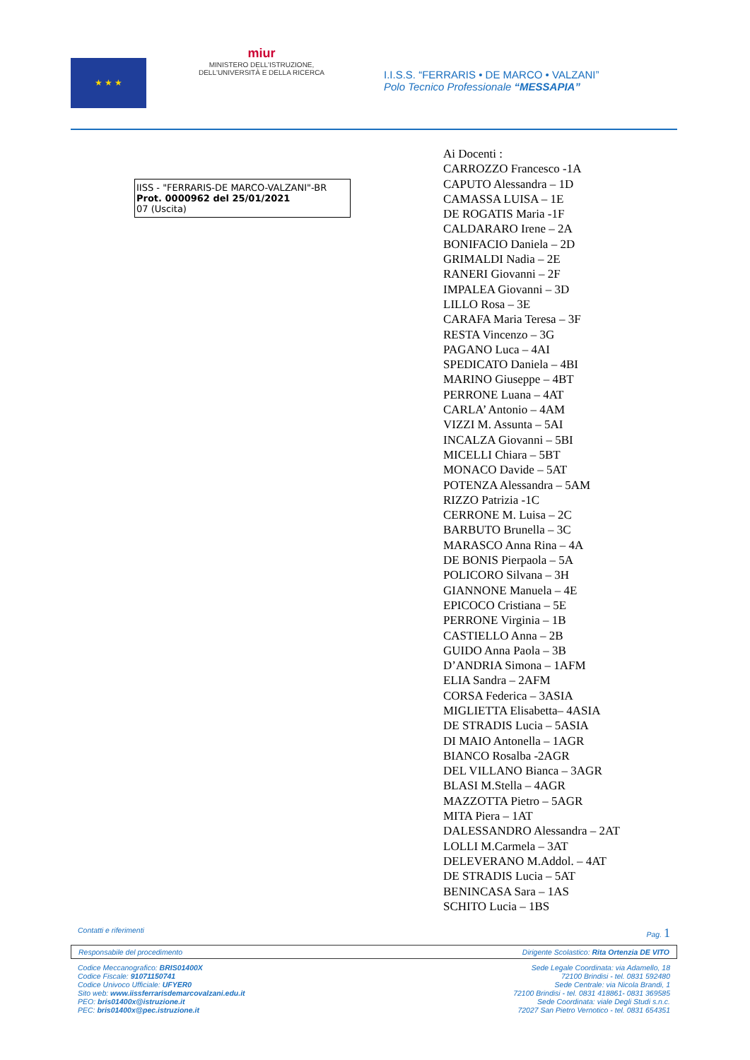★ ★ ★
miur
MINISTERO DELL'ISTRUZIONE,
DELL'UNIVERSITÀ E DELLA RICERCA
I.I.S.S. “FERRARIS • DE MARCO • VALZANI”
Polo Tecnico Professionale “MESSAPIA”
IISS - "FERRARIS-DE MARCO-VALZANI"-BR
Prot. 0000962 del 25/01/2021
07 (Uscita)
Ai Docenti :
CARROZZO Francesco -1A
CAPUTO Alessandra – 1D
CAMASSA LUISA – 1E
DE ROGATIS Maria -1F
CALDARARO Irene – 2A
BONIFACIO Daniela – 2D
GRIMALDI Nadia – 2E
RANERI Giovanni – 2F
IMPALEA Giovanni – 3D
LILLO Rosa – 3E
CARAFA Maria Teresa – 3F
RESTA Vincenzo – 3G
PAGANO Luca – 4AI
SPEDICATO Daniela – 4BI
MARINO Giuseppe – 4BT
PERRONE Luana – 4AT
CARLA’ Antonio – 4AM
VIZZI M. Assunta – 5AI
INCALZA Giovanni – 5BI
MICELLI Chiara – 5BT
MONACO Davide – 5AT
POTENZA Alessandra – 5AM
RIZZO Patrizia -1C
CERRONE M. Luisa – 2C
BARBUTO Brunella – 3C
MARASCO Anna Rina – 4A
DE BONIS Pierpaola – 5A
POLICORO Silvana – 3H
GIANNONE Manuela – 4E
EPICOCO Cristiana – 5E
PERRONE Virginia – 1B
CASTIELLO Anna – 2B
GUIDO Anna Paola – 3B
D’ANDRIA Simona – 1AFM
ELIA Sandra – 2AFM
CORSA Federica – 3ASIA
MIGLIETTA Elisabetta– 4ASIA
DE STRADIS Lucia – 5ASIA
DI MAIO Antonella – 1AGR
BIANCO Rosalba -2AGR
DEL VILLANO Bianca – 3AGR
BLASI M.Stella – 4AGR
MAZZOTTA Pietro – 5AGR
MITA Piera – 1AT
DALESSANDRO Alessandra – 2AT
LOLLI M.Carmela – 3AT
DELEVERANO M.Addol. – 4AT
DE STRADIS Lucia – 5AT
BENINCASA Sara – 1AS
SCHITO Lucia – 1BS
Contatti e riferimenti Pag. 1
Responsabile del procedimento Dirigente Scolastico: Rita Ortenzia DE VITO
Codice Meccanografico: BRIS01400X
Codice Fiscale: 91071150741
Codice Univoco Ufficiale: UFYER0
Sito web: www.iissferrarisdemarcovalzani.edu.it
PEO: bris01400x@istruzione.it
PEC: bris01400x@pec.istruzione.it
Sede Legale Coordinata: via Adamello, 18
72100 Brindisi - tel. 0831 592480
Sede Centrale: via Nicola Brandi, 1
72100 Brindisi - tel. 0831 418861- 0831 369585
Sede Coordinata: viale Degli Studi s.n.c.
72027 San Pietro Vernotico - tel. 0831 654351